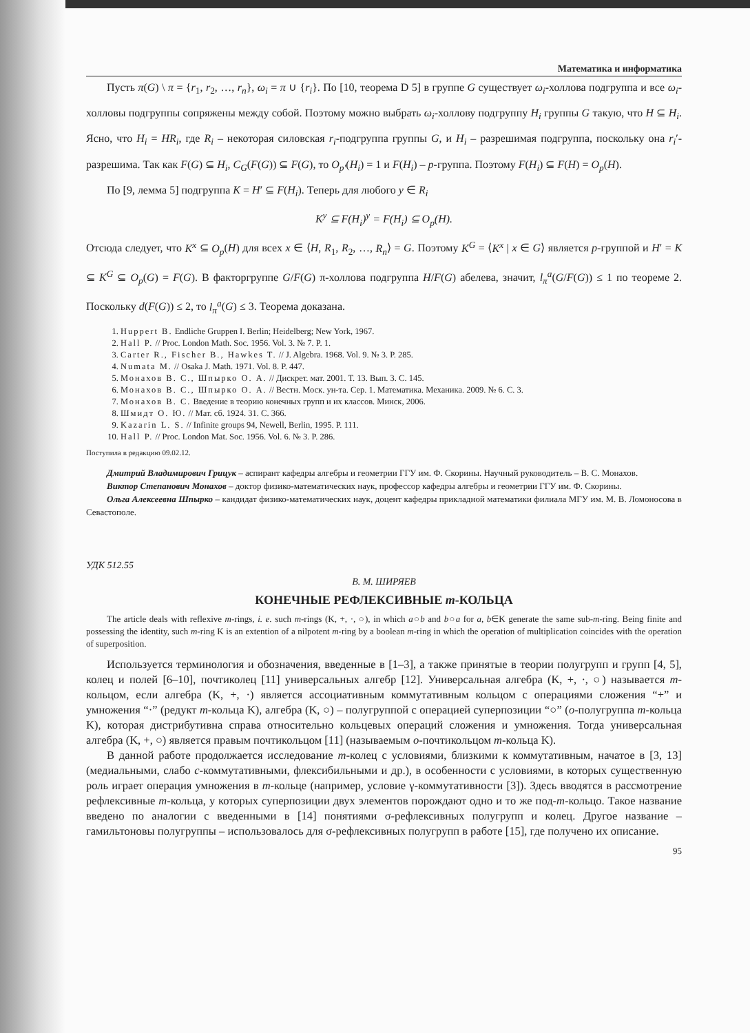Математика и информатика
Пусть π(G) \ π = {r<sub>1</sub>, r<sub>2</sub>, …, r<sub>n</sub>}, ω<sub>i</sub> = π ∪ {r<sub>i</sub>}. По [10, теорема D 5] в группе G существует ω<sub>i</sub>-холлова подгруппа и все ω<sub>i</sub>-холловы подгруппы сопряжены между собой. Поэтому можно выбрать ω<sub>i</sub>-холлову подгруппу H<sub>i</sub> группы G такую, что H ⊆ H<sub>i</sub>. Ясно, что H<sub>i</sub> = HR<sub>i</sub>, где R<sub>i</sub> – некоторая силовская r<sub>i</sub>-подгруппа группы G, и H<sub>i</sub> – разрешимая подгруппа, поскольку она r<sub>i</sub>′-разрешима. Так как F(G) ⊆ H<sub>i</sub>, C<sub>G</sub>(F(G)) ⊆ F(G), то O<sub>p′</sub>(H<sub>i</sub>) = 1 и F(H<sub>i</sub>) – p-группа. Поэтому F(H<sub>i</sub>) ⊆ F(H) = O<sub>p</sub>(H).
По [9, лемма 5] подгруппа K = H′ ⊆ F(H<sub>i</sub>). Теперь для любого y ∈ R<sub>i</sub>
K<sup>y</sup> ⊆ F(H<sub>i</sub>)<sup>y</sup> = F(H<sub>i</sub>) ⊆ O<sub>p</sub>(H).
Отсюда следует, что K<sup>x</sup> ⊆ O<sub>p</sub>(H) для всех x ∈ ⟨H, R<sub>1</sub>, R<sub>2</sub>, …, R<sub>n</sub>⟩ = G. Поэтому K<sup>G</sup> = ⟨K<sup>x</sup> | x ∈ G⟩ является p-группой и H′ = K ⊆ K<sup>G</sup> ⊆ O<sub>p</sub>(G) = F(G). В факторгруппе G/F(G) π-холлова подгруппа H/F(G) абелева, значит, l<sub>π</sub><sup>a</sup>(G/F(G)) ≤ 1 по теореме 2. Поскольку d(F(G)) ≤ 2, то l<sub>π</sub><sup>a</sup>(G) ≤ 3. Теорема доказана.
1. Huppert B. Endliche Gruppen I. Berlin; Heidelberg; New York, 1967.
2. Hall P. // Proc. London Math. Soc. 1956. Vol. 3. № 7. P. 1.
3. Carter R., Fischer B., Hawkes T. // J. Algebra. 1968. Vol. 9. № 3. P. 285.
4. Numata M. // Osaka J. Math. 1971. Vol. 8. P. 447.
5. Монахов В. С., Шпырко О. А. // Дискрет. мат. 2001. Т. 13. Вып. 3. С. 145.
6. Монахов В. С., Шпырко О. А. // Вестн. Моск. ун-та. Сер. 1. Математика. Механика. 2009. № 6. С. 3.
7. Монахов В. С. Введение в теорию конечных групп и их классов. Минск, 2006.
8. Шмидт О. Ю. // Мат. сб. 1924. 31. С. 366.
9. Kazarin L. S. // Infinite groups 94, Newell, Berlin, 1995. P. 111.
10. Hall P. // Proc. London Mat. Soc. 1956. Vol. 6. № 3. P. 286.
Поступила в редакцию 09.02.12.
Дмитрий Владимирович Грицук – аспирант кафедры алгебры и геометрии ГГУ им. Ф. Скорины. Научный руководитель – В. С. Монахов.
Виктор Степанович Монахов – доктор физико-математических наук, профессор кафедры алгебры и геометрии ГГУ им. Ф. Скорины.
Ольга Алексеевна Шпырко – кандидат физико-математических наук, доцент кафедры прикладной математики филиала МГУ им. М. В. Ломоносова в Севастополе.
УДК 512.55
В. М. ШИРЯЕВ
КОНЕЧНЫЕ РЕФЛЕКСИВНЫЕ m-КОЛЬЦА
The article deals with reflexive m-rings, i. e. such m-rings (K, +, ·, ○), in which a○b and b○a for a, b∈K generate the same sub-m-ring. Being finite and possessing the identity, such m-ring K is an extention of a nilpotent m-ring by a boolean m-ring in which the operation of multiplication coincides with the operation of superposition.
Используется терминология и обозначения, введенные в [1–3], а также принятые в теории полугрупп и групп [4, 5], колец и полей [6–10], почтиколец [11] универсальных алгебр [12]. Универсальная алгебра (K, +, ·, ○) называется m-кольцом, если алгебра (K, +, ·) является ассоциативным коммутативным кольцом с операциями сложения “+” и умножения “·” (редукт m-кольца K), алгебра (K, ○) – полугруппой с операцией суперпозиции “○” (o-полугруппа m-кольца K), которая дистрибутивна справа относительно кольцевых операций сложения и умножения. Тогда универсальная алгебра (K, +, ○) является правым почтикольцом [11] (называемым o-почтикольцом m-кольца K).
В данной работе продолжается исследование m-колец с условиями, близкими к коммутативным, начатое в [3, 13] (медиальными, слабо c-коммутативными, флексибильными и др.), в особенности с условиями, в которых существенную роль играет операция умножения в m-кольце (например, условие γ-коммутативности [3]). Здесь вводятся в рассмотрение рефлексивные m-кольца, у которых суперпозиции двух элементов порождают одно и то же под-m-кольцо. Такое название введено по аналогии с введенными в [14] понятиями σ-рефлексивных полугрупп и колец. Другое название – гамильтоновы полугруппы – использовалось для σ-рефлексивных полугрупп в работе [15], где получено их описание.
95